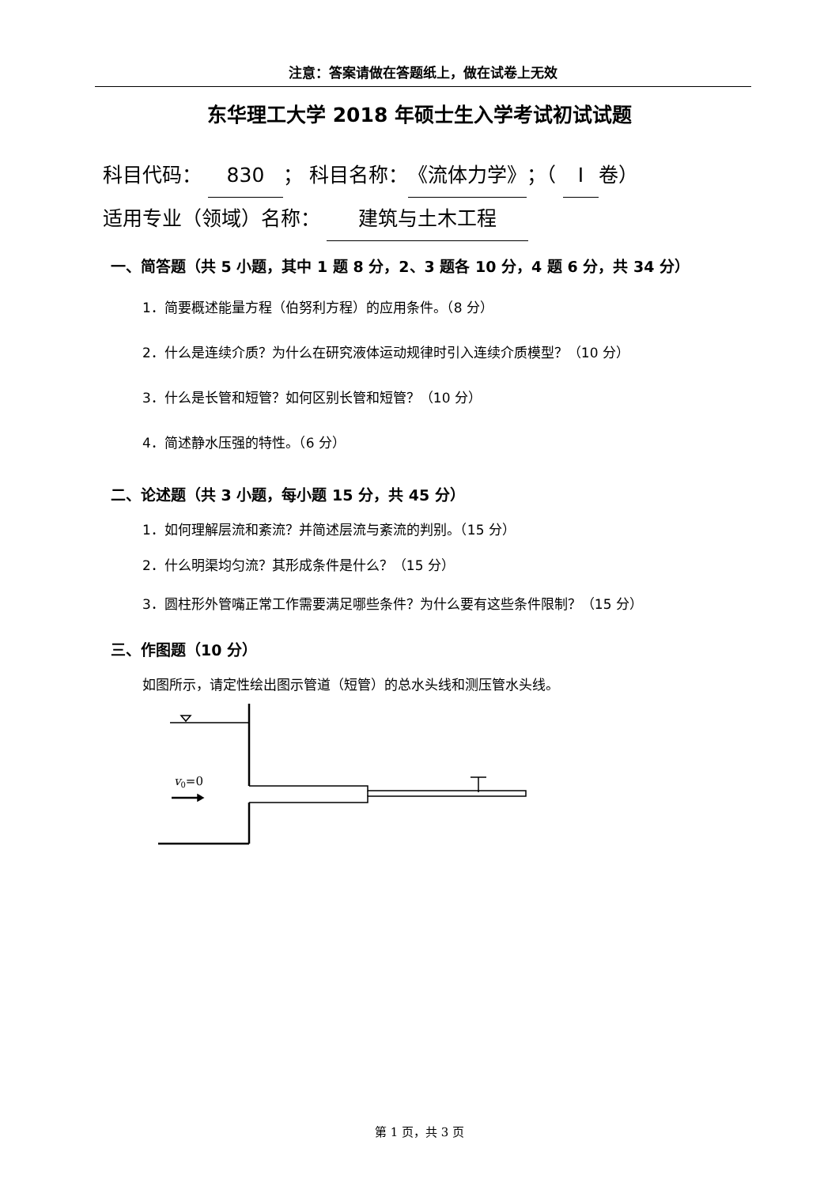注意：答案请做在答题纸上，做在试卷上无效
东华理工大学 2018 年硕士生入学考试初试试题
科目代码： 830 ； 科目名称：《流体力学》；（ Ⅰ 卷）
适用专业（领域）名称： 建筑与土木工程
一、简答题（共 5 小题，其中 1 题 8 分，2、3 题各 10 分，4 题 6 分，共 34 分）
1．简要概述能量方程（伯努利方程）的应用条件。（8 分）
2．什么是连续介质？为什么在研究液体运动规律时引入连续介质模型？（10 分）
3．什么是长管和短管？如何区别长管和短管？（10 分）
4．简述静水压强的特性。（6 分）
二、论述题（共 3 小题，每小题 15 分，共 45 分）
1．如何理解层流和紊流？并简述层流与紊流的判别。（15 分）
2．什么明渠均匀流？其形成条件是什么？（15 分）
3．圆柱形外管嘴正常工作需要满足哪些条件？为什么要有这些条件限制？（15 分）
三、作图题（10 分）
如图所示，请定性绘出图示管道（短管）的总水头线和测压管水头线。
v0=0
第 1 页，共 3 页